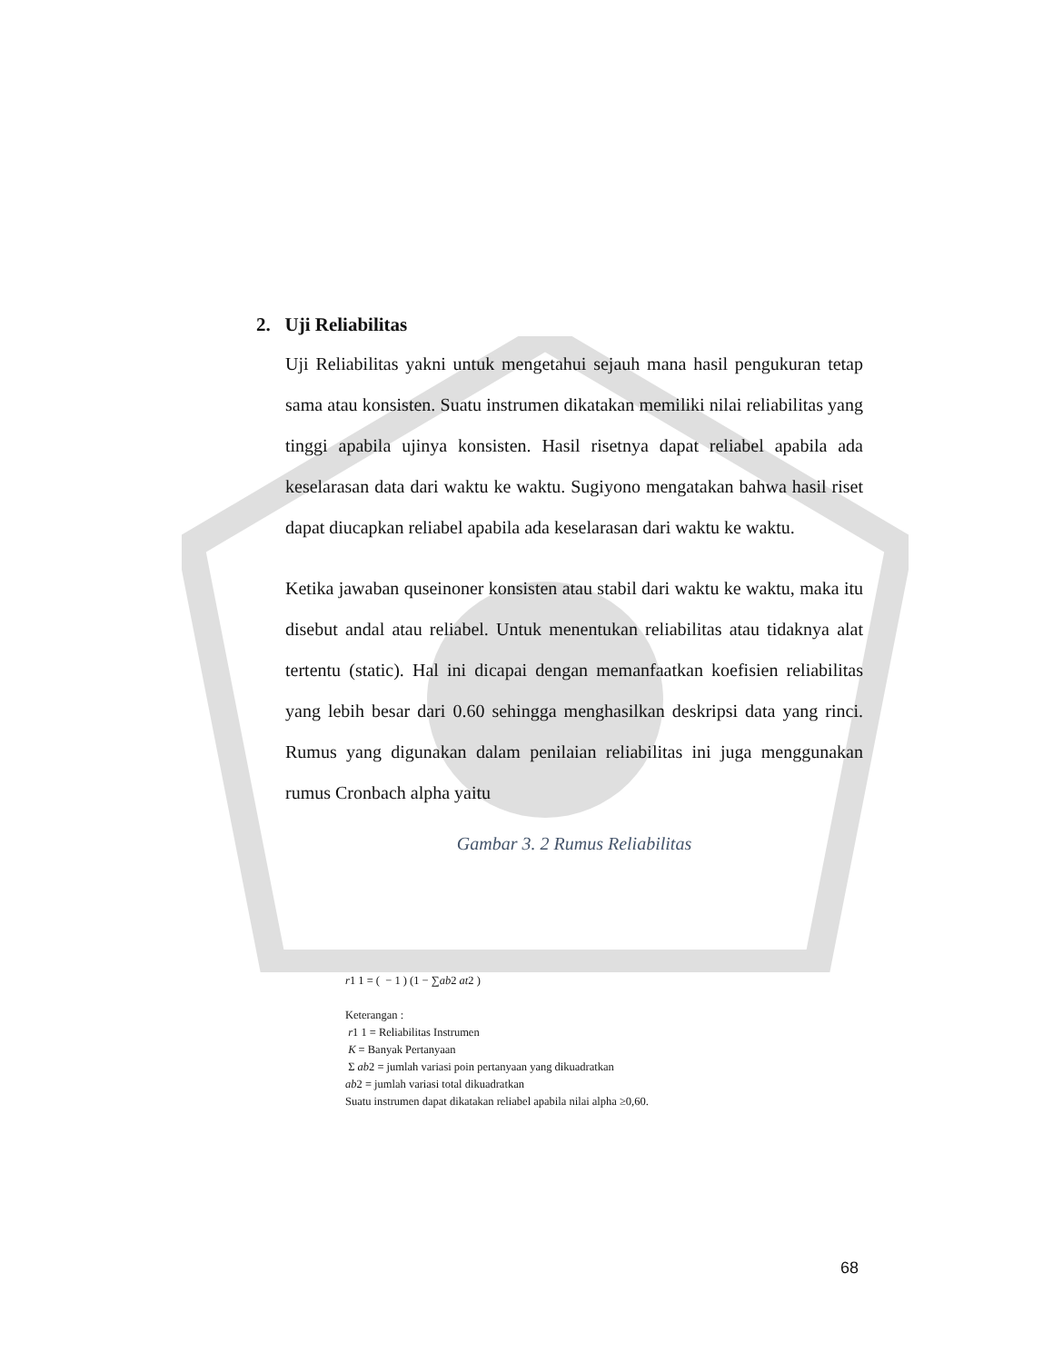2. Uji Reliabilitas
Uji Reliabilitas yakni untuk mengetahui sejauh mana hasil pengukuran tetap sama atau konsisten. Suatu instrumen dikatakan memiliki nilai reliabilitas yang tinggi apabila ujinya konsisten. Hasil risetnya dapat reliabel apabila ada keselarasan data dari waktu ke waktu. Sugiyono mengatakan bahwa hasil riset dapat diucapkan reliabel apabila ada keselarasan dari waktu ke waktu.
Ketika jawaban quseinoner konsisten atau stabil dari waktu ke waktu, maka itu disebut andal atau reliabel. Untuk menentukan reliabilitas atau tidaknya alat tertentu (static). Hal ini dicapai dengan memanfaatkan koefisien reliabilitas yang lebih besar dari 0.60 sehingga menghasilkan deskripsi data yang rinci. Rumus yang digunakan dalam penilaian reliabilitas ini juga menggunakan rumus Cronbach alpha yaitu
Gambar 3. 2 Rumus Reliabilitas
r1 1 = ( − 1 ) (1 − ∑ab2 at2 )
Keterangan :
r1 1 = Reliabilitas Instrumen
K = Banyak Pertanyaan
Σ ab2 = jumlah variasi poin pertanyaan yang dikuadratkan
ab2 = jumlah variasi total dikuadratkan
Suatu instrumen dapat dikatakan reliabel apabila nilai alpha ≥0,60.
68